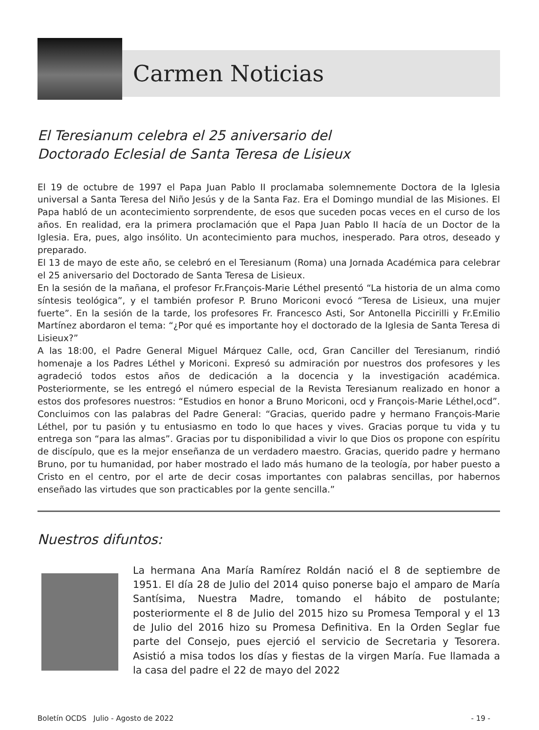Carmen Noticias
El Teresianum celebra el 25 aniversario del
Doctorado Eclesial de Santa Teresa de Lisieux
El 19 de octubre de 1997 el Papa Juan Pablo II proclamaba solemnemente Doctora de la Iglesia universal a Santa Teresa del Niño Jesús y de la Santa Faz. Era el Domingo mundial de las Misiones. El Papa habló de un acontecimiento sorprendente, de esos que suceden pocas veces en el curso de los años. En realidad, era la primera proclamación que el Papa Juan Pablo II hacía de un Doctor de la Iglesia. Era, pues, algo insólito. Un acontecimiento para muchos, inesperado. Para otros, deseado y preparado.
El 13 de mayo de este año, se celebró en el Teresianum (Roma) una Jornada Académica para celebrar el 25 aniversario del Doctorado de Santa Teresa de Lisieux.
En la sesión de la mañana, el profesor Fr.François-Marie Léthel presentó “La historia de un alma como síntesis teológica”, y el también profesor P. Bruno Moriconi evocó “Teresa de Lisieux, una mujer fuerte”. En la sesión de la tarde, los profesores Fr. Francesco Asti, Sor Antonella Piccirilli y Fr.Emilio Martínez abordaron el tema: “¿Por qué es importante hoy el doctorado de la Iglesia de Santa Teresa di Lisieux?”
A las 18:00, el Padre General Miguel Márquez Calle, ocd, Gran Canciller del Teresianum, rindió homenaje a los Padres Léthel y Moriconi. Expresó su admiración por nuestros dos profesores y les agradeció todos estos años de dedicación a la docencia y la investigación académica. Posteriormente, se les entregó el número especial de la Revista Teresianum realizado en honor a estos dos profesores nuestros: “Estudios en honor a Bruno Moriconi, ocd y François-Marie Léthel,ocd”. Concluimos con las palabras del Padre General: “Gracias, querido padre y hermano François-Marie Léthel, por tu pasión y tu entusiasmo en todo lo que haces y vives. Gracias porque tu vida y tu entrega son “para las almas”. Gracias por tu disponibilidad a vivir lo que Dios os propone con espíritu de discípulo, que es la mejor enseñanza de un verdadero maestro. Gracias, querido padre y hermano Bruno, por tu humanidad, por haber mostrado el lado más humano de la teología, por haber puesto a Cristo en el centro, por el arte de decir cosas importantes con palabras sencillas, por habernos enseñado las virtudes que son practicables por la gente sencilla.”
Nuestros difuntos:
La hermana Ana María Ramírez Roldán nació el 8 de septiembre de 1951. El día 28 de Julio del 2014 quiso ponerse bajo el amparo de María Santísima, Nuestra Madre, tomando el hábito de postulante; posteriormente el 8 de Julio del 2015 hizo su Promesa Temporal y el 13 de Julio del 2016 hizo su Promesa Definitiva. En la Orden Seglar fue parte del Consejo, pues ejerció el servicio de Secretaria y Tesorera. Asistió a misa todos los días y fiestas de la virgen María. Fue llamada a la casa del padre el 22 de mayo del 2022
Boletín OCDS Julio - Agosto de 2022 - 19 -